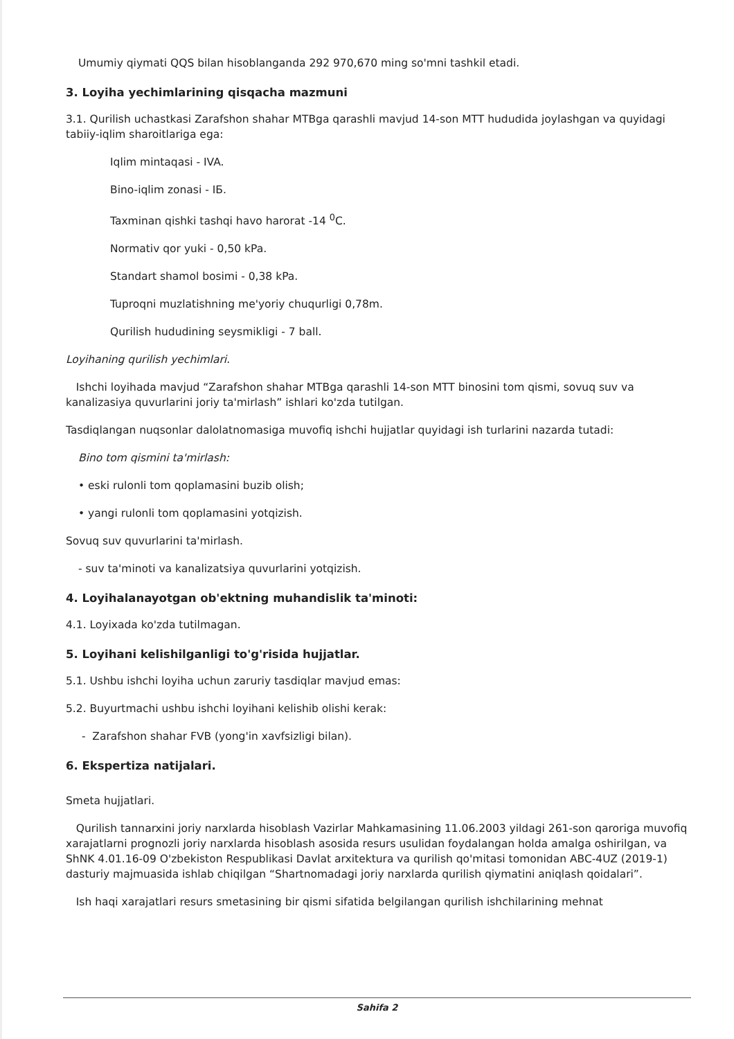Umumiy qiymati QQS bilan hisoblanganda 292 970,670 ming so'mni tashkil etadi.
3. Loyiha yechimlarining qisqacha mazmuni
3.1. Qurilish uchastkasi Zarafshon shahar MTBga qarashli mavjud 14-son MTT hududida joylashgan va quyidagi tabiiy-iqlim sharoitlariga ega:
Iqlim mintaqasi - IVA.
Bino-iqlim zonasi - IБ.
Taxminan qishki tashqi havo harorat -14 <sup>0</sup>C.
Normativ qor yuki - 0,50 kPa.
Standart shamol bosimi - 0,38 kPa.
Tuproqni muzlatishning me'yoriy chuqurligi 0,78m.
Qurilish hududining seysmikligi - 7 ball.
Loyihaning qurilish yechimlari.
Ishchi loyihada mavjud “Zarafshon shahar MTBga qarashli 14-son MTT binosini tom qismi, sovuq suv va kanalizasiya quvurlarini joriy ta'mirlash” ishlari ko'zda tutilgan.
Tasdiqlangan nuqsonlar dalolatnomasiga muvofiq ishchi hujjatlar quyidagi ish turlarini nazarda tutadi:
Bino tom qismini ta'mirlash:
• eski rulonli tom qoplamasini buzib olish;
• yangi rulonli tom qoplamasini yotqizish.
Sovuq suv quvurlarini ta'mirlash.
- suv ta'minoti va kanalizatsiya quvurlarini yotqizish.
4. Loyihalanayotgan ob'ektning muhandislik ta'minoti:
4.1. Loyixada ko'zda tutilmagan.
5. Loyihani kelishilganligi to'g'risida hujjatlar.
5.1. Ushbu ishchi loyiha uchun zaruriy tasdiqlar mavjud emas:
5.2. Buyurtmachi ushbu ishchi loyihani kelishib olishi kerak:
- Zarafshon shahar FVB (yong'in xavfsizligi bilan).
6. Ekspertiza natijalari.
Smeta hujjatlari.
Qurilish tannarxini joriy narxlarda hisoblash Vazirlar Mahkamasining 11.06.2003 yildagi 261-son qaroriga muvofiq xarajatlarni prognozli joriy narxlarda hisoblash asosida resurs usulidan foydalangan holda amalga oshirilgan, va ShNK 4.01.16-09 O'zbekiston Respublikasi Davlat arxitektura va qurilish qo'mitasi tomonidan ABC-4UZ (2019-1) dasturiy majmuasida ishlab chiqilgan “Shartnomadagi joriy narxlarda qurilish qiymatini aniqlash qoidalari”.
Ish haqi xarajatlari resurs smetasining bir qismi sifatida belgilangan qurilish ishchilarining mehnat
Sahifa 2